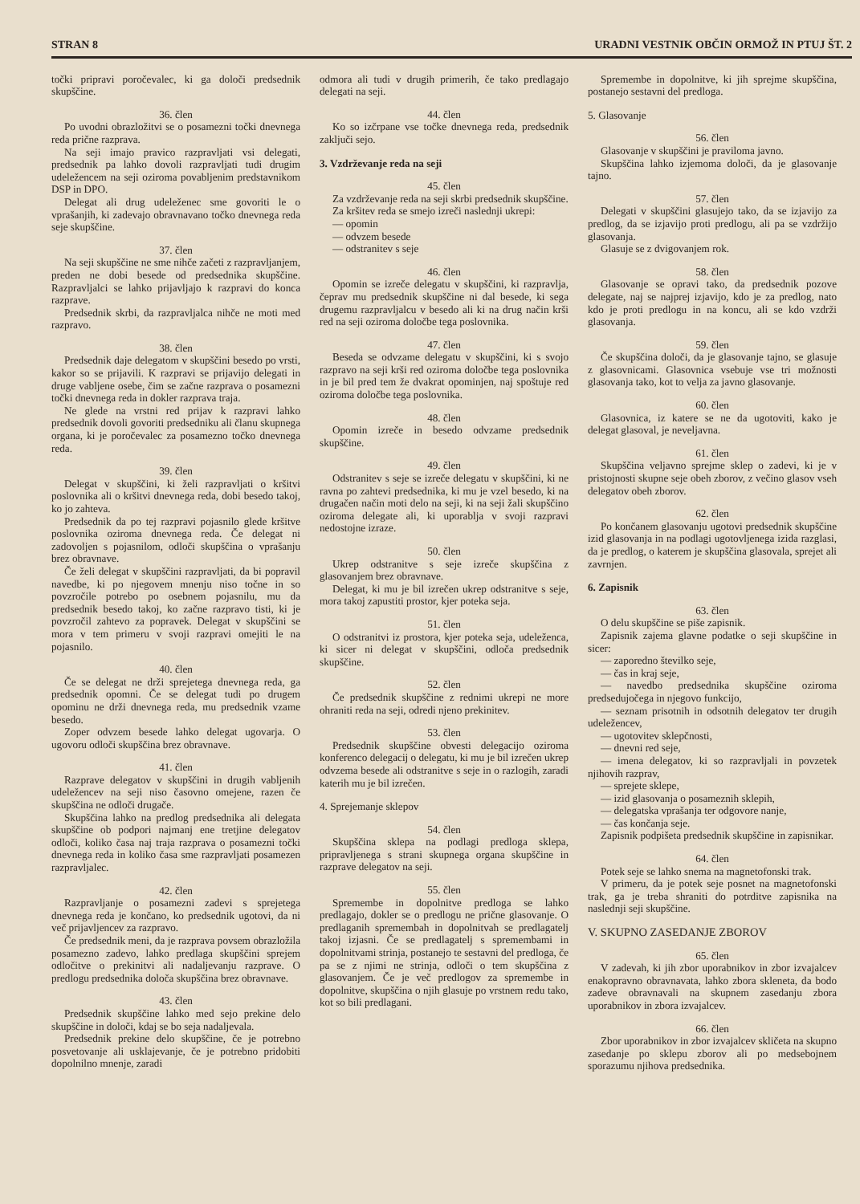STRAN 8 URADNI VESTNIK OBČIN ORMOŽ IN PTUJ ŠT. 2
točki pripravi poročevalec, ki ga določi predsednik skupščine.
36. člen
Po uvodni obrazložitvi se o posamezni točki dnevnega reda prične razprava.
Na seji imajo pravico razpravljati vsi delegati, predsednik pa lahko dovoli razpravljati tudi drugim udeležencem na seji oziroma povabljenim predstavnikom DSP in DPO.
Delegat ali drug udeleženec sme govoriti le o vprašanjih, ki zadevajo obravnavano točko dnevnega reda seje skupščine.
37. člen
Na seji skupščine ne sme nihče začeti z razpravljanjem, preden ne dobi besede od predsednika skupščine. Razpravljalci se lahko prijavljajo k razpravi do konca razprave.
Predsednik skrbi, da razpravljalca nihče ne moti med razpravo.
38. člen
Predsednik daje delegatom v skupščini besedo po vrsti, kakor so se prijavili. K razpravi se prijavijo delegati in druge vabljene osebe, čim se začne razprava o posamezni točki dnevnega reda in dokler razprava traja.
Ne glede na vrstni red prijav k razpravi lahko predsednik dovoli govoriti predsedniku ali članu skupnega organa, ki je poročevalec za posamezno točko dnevnega reda.
39. člen
Delegat v skupščini, ki želi razpravljati o kršitvi poslovnika ali o kršitvi dnevnega reda, dobi besedo takoj, ko jo zahteva.
Predsednik da po tej razpravi pojasnilo glede kršitve poslovnika oziroma dnevnega reda. Če delegat ni zadovoljen s pojasnilom, odloči skupščina o vprašanju brez obravnave.
Če želi delegat v skupščini razpravljati, da bi popravil navedbe, ki po njegovem mnenju niso točne in so povzročile potrebo po osebnem pojasnilu, mu da predsednik besedo takoj, ko začne razpravo tisti, ki je povzročil zahtevo za popravek. Delegat v skupščini se mora v tem primeru v svoji razpravi omejiti le na pojasnilo.
40. člen
Če se delegat ne drži sprejetega dnevnega reda, ga predsednik opomni. Če se delegat tudi po drugem opominu ne drži dnevnega reda, mu predsednik vzame besedo.
Zoper odvzem besede lahko delegat ugovarja. O ugovoru odloči skupščina brez obravnave.
41. člen
Razprave delegatov v skupščini in drugih vabljenih udeležencev na seji niso časovno omejene, razen če skupščina ne odloči drugače.
Skupščina lahko na predlog predsednika ali delegata skupščine ob podpori najmanj ene tretjine delegatov odloči, koliko časa naj traja razprava o posamezni točki dnevnega reda in koliko časa sme razpravljati posamezen razpravljalec.
42. člen
Razpravljanje o posamezni zadevi s sprejetega dnevnega reda je končano, ko predsednik ugotovi, da ni več prijavljencev za razpravo.
Če predsednik meni, da je razprava povsem obrazložila posamezno zadevo, lahko predlaga skupščini sprejem odločitve o prekinitvi ali nadaljevanju razprave. O predlogu predsednika določa skupščina brez obravnave.
43. člen
Predsednik skupščine lahko med sejo prekine delo skupščine in določi, kdaj se bo seja nadaljevala.
Predsednik prekine delo skupščine, če je potrebno posvetovanje ali usklajevanje, če je potrebno pridobiti dopolnilno mnenje, zaradi
odmora ali tudi v drugih primerih, če tako predlagajo delegati na seji.
44. člen
Ko so izčrpane vse točke dnevnega reda, predsednik zaključi sejo.
3. Vzdrževanje reda na seji
45. člen
Za vzdrževanje reda na seji skrbi predsednik skupščine.
Za kršitev reda se smejo izreči naslednji ukrepi:
— opomin
— odvzem besede
— odstranitev s seje
46. člen
Opomin se izreče delegatu v skupščini, ki razpravlja, čeprav mu predsednik skupščine ni dal besede, ki sega drugemu razpravljalcu v besedo ali ki na drug način krši red na seji oziroma določbe tega poslovnika.
47. člen
Beseda se odvzame delegatu v skupščini, ki s svojo razpravo na seji krši red oziroma določbe tega poslovnika in je bil pred tem že dvakrat opominjen, naj spoštuje red oziroma določbe tega poslovnika.
48. člen
Opomin izreče in besedo odvzame predsednik skupščine.
49. člen
Odstranitev s seje se izreče delegatu v skupščini, ki ne ravna po zahtevi predsednika, ki mu je vzel besedo, ki na drugačen način moti delo na seji, ki na seji žali skupščino oziroma delegate ali, ki uporablja v svoji razpravi nedostojne izraze.
50. člen
Ukrep odstranitve s seje izreče skupščina z glasovanjem brez obravnave.
Delegat, ki mu je bil izrečen ukrep odstranitve s seje, mora takoj zapustiti prostor, kjer poteka seja.
51. člen
O odstranitvi iz prostora, kjer poteka seja, udeleženca, ki sicer ni delegat v skupščini, odloča predsednik skupščine.
52. člen
Če predsednik skupščine z rednimi ukrepi ne more ohraniti reda na seji, odredi njeno prekinitev.
53. člen
Predsednik skupščine obvesti delegacijo oziroma konferenco delegacij o delegatu, ki mu je bil izrečen ukrep odvzema besede ali odstranitve s seje in o razlogih, zaradi katerih mu je bil izrečen.
4. Sprejemanje sklepov
54. člen
Skupščina sklepa na podlagi predloga sklepa, pripravljenega s strani skupnega organa skupščine in razprave delegatov na seji.
55. člen
Spremembe in dopolnitve predloga se lahko predlagajo, dokler se o predlogu ne prične glasovanje. O predlaganih spremembah in dopolnitvah se predlagatelj takoj izjasni. Če se predlagatelj s spremembami in dopolnitvami strinja, postanejo te sestavni del predloga, če pa se z njimi ne strinja, odloči o tem skupščina z glasovanjem. Če je več predlogov za spremembe in dopolnitve, skupščina o njih glasuje po vrstnem redu tako, kot so bili predlagani.
Spremembe in dopolnitve, ki jih sprejme skupščina, postanejo sestavni del predloga.
5. Glasovanje
56. člen
Glasovanje v skupščini je praviloma javno.
Skupščina lahko izjemoma določi, da je glasovanje tajno.
57. člen
Delegati v skupščini glasujejo tako, da se izjavijo za predlog, da se izjavijo proti predlogu, ali pa se vzdržijo glasovanja.
Glasuje se z dvigovanjem rok.
58. člen
Glasovanje se opravi tako, da predsednik pozove delegate, naj se najprej izjavijo, kdo je za predlog, nato kdo je proti predlogu in na koncu, ali se kdo vzdrži glasovanja.
59. člen
Če skupščina določi, da je glasovanje tajno, se glasuje z glasovnicami. Glasovnica vsebuje vse tri možnosti glasovanja tako, kot to velja za javno glasovanje.
60. člen
Glasovnica, iz katere se ne da ugotoviti, kako je delegat glasoval, je neveljavna.
61. člen
Skupščina veljavno sprejme sklep o zadevi, ki je v pristojnosti skupne seje obeh zborov, z večino glasov vseh delegatov obeh zborov.
62. člen
Po končanem glasovanju ugotovi predsednik skupščine izid glasovanja in na podlagi ugotovljenega izida razglasi, da je predlog, o katerem je skupščina glasovala, sprejet ali zavrnjen.
6. Zapisnik
63. člen
O delu skupščine se piše zapisnik.
Zapisnik zajema glavne podatke o seji skupščine in sicer:
— zaporedno številko seje,
— čas in kraj seje,
— navedbo predsednika skupščine oziroma predsedujočega in njegovo funkcijo,
— seznam prisotnih in odsotnih delegatov ter drugih udeležencev,
— ugotovitev sklepčnosti,
— dnevni red seje,
— imena delegatov, ki so razpravljali in povzetek njihovih razprav,
— sprejete sklepe,
— izid glasovanja o posameznih sklepih,
— delegatska vprašanja ter odgovore nanje,
— čas končanja seje.
Zapisnik podpišeta predsednik skupščine in zapisnikar.
64. člen
Potek seje se lahko snema na magnetofonski trak.
V primeru, da je potek seje posnet na magnetofonski trak, ga je treba shraniti do potrditve zapisnika na naslednji seji skupščine.
V. SKUPNO ZASEDANJE ZBOROV
65. člen
V zadevah, ki jih zbor uporabnikov in zbor izvajalcev enakopravno obravnavata, lahko zbora skleneta, da bodo zadeve obravnavali na skupnem zasedanju zbora uporabnikov in zbora izvajalcev.
66. člen
Zbor uporabnikov in zbor izvajalcev skličeta na skupno zasedanje po sklepu zborov ali po medsebojnem sporazumu njihova predsednika.